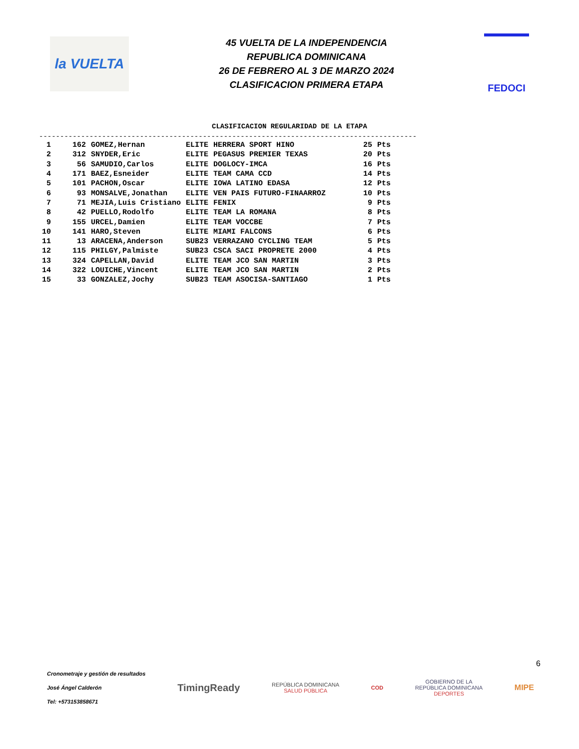la VUELTA
45 VUELTA DE LA INDEPENDENCIA
REPUBLICA DOMINICANA
26 DE FEBRERO AL 3 DE MARZO 2024
CLASIFICACION PRIMERA ETAPA
FEDOCI
CLASIFICACION REGULARIDAD DE LA ETAPA
------------------------------------------------------------------------------------------
| 1 | 162 | GOMEZ,Hernan | ELITE | HERRERA SPORT HINO | 25 | Pts |
| 2 | 312 | SNYDER,Eric | ELITE | PEGASUS PREMIER TEXAS | 20 | Pts |
| 3 | 56 | SAMUDIO,Carlos | ELITE | DOGLOCY-IMCA | 16 | Pts |
| 4 | 171 | BAEZ,Esneider | ELITE | TEAM CAMA CCD | 14 | Pts |
| 5 | 101 | PACHON,Oscar | ELITE | IOWA LATINO EDASA | 12 | Pts |
| 6 | 93 | MONSALVE,Jonathan | ELITE | VEN PAIS FUTURO-FINAARROZ | 10 | Pts |
| 7 | 71 | MEJIA,Luis Cristiano | ELITE | FENIX | 9 | Pts |
| 8 | 42 | PUELLO,Rodolfo | ELITE | TEAM LA ROMANA | 8 | Pts |
| 9 | 155 | URCEL,Damien | ELITE | TEAM VOCCBE | 7 | Pts |
| 10 | 141 | HARO,Steven | ELITE | MIAMI FALCONS | 6 | Pts |
| 11 | 13 | ARACENA,Anderson | SUB23 | VERRAZANO CYCLING TEAM | 5 | Pts |
| 12 | 115 | PHILGY,Palmiste | SUB23 | CSCA SACI PROPRETE 2000 | 4 | Pts |
| 13 | 324 | CAPELLAN,David | ELITE | TEAM JCO SAN MARTIN | 3 | Pts |
| 14 | 322 | LOUICHE,Vincent | ELITE | TEAM JCO SAN MARTIN | 2 | Pts |
| 15 | 33 | GONZALEZ,Jochy | SUB23 | TEAM ASOCISA-SANTIAGO | 1 | Pts |
6
Cronometraje y gestión de resultados
José Ángel Calderón
Tel: +573153858671
TimingReady
REPÚBLICA DOMINICANA
SALUD PÚBLICA
COD
GOBIERNO DE LA
REPÚBLICA DOMINICANA
DEPORTES
MIPE